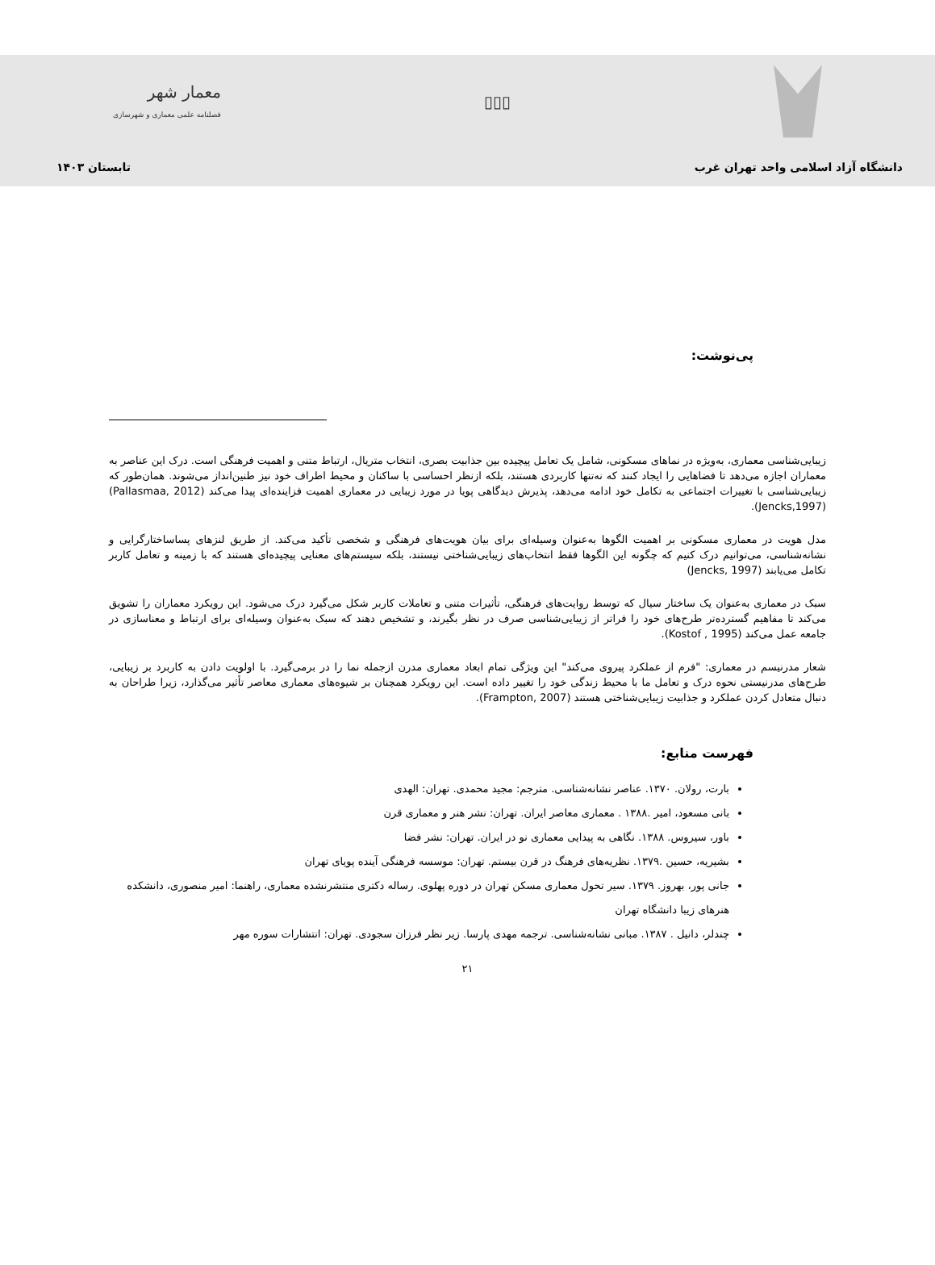▯▯▯
معمار شهر
فصلنامه علمی معماری و شهرسازی
دانشگاه آزاد اسلامی واحد تهران غرب تابستان ۱۴۰۳
پی‌نوشت:
زیبایی‌شناسی معماری، به‌ویژه در نماهای مسکونی، شامل یک تعامل پیچیده بین جذابیت بصری، انتخاب متریال، ارتباط متنی و اهمیت فرهنگی است. درک این عناصر به معماران اجازه می‌دهد تا فضاهایی را ایجاد کنند که نه‌تنها کاربردی هستند، بلکه ازنظر احساسی با ساکنان و محیط اطراف خود نیز طنین‌انداز می‌شوند. همان‌طور که زیبایی‌شناسی با تغییرات اجتماعی به تکامل خود ادامه می‌دهد، پذیرش دیدگاهی پویا در مورد زیبایی در معماری اهمیت فزاینده‌ای پیدا می‌کند (Pallasmaa, 2012) (Jencks,1997).
مدل هویت در معماری مسکونی بر اهمیت الگوها به‌عنوان وسیله‌ای برای بیان هویت‌های فرهنگی و شخصی تأکید می‌کند. از طریق لنزهای پساساختارگرایی و نشانه‌شناسی، می‌توانیم درک کنیم که چگونه این الگوها فقط انتخاب‌های زیبایی‌شناختی نیستند، بلکه سیستم‌های معنایی پیچیده‌ای هستند که با زمینه و تعامل کاربر تکامل می‌یابند (Jencks, 1997)
سبک در معماری به‌عنوان یک ساختار سیال که توسط روایت‌های فرهنگی، تأثیرات متنی و تعاملات کاربر شکل می‌گیرد درک می‌شود. این رویکرد معماران را تشویق می‌کند تا مفاهیم گسترده‌تر طرح‌های خود را فراتر از زیبایی‌شناسی صرف در نظر بگیرند، و تشخیص دهند که سبک به‌عنوان وسیله‌ای برای ارتباط و معناسازی در جامعه عمل می‌کند (Kostof , 1995).
شعار مدرنیسم در معماری: "فرم از عملکرد پیروی می‌کند" این ویژگی تمام ابعاد معماری مدرن ازجمله نما را در برمی‌گیرد. با اولویت دادن به کاربرد بر زیبایی، طرح‌های مدرنیستی نحوه درک و تعامل ما با محیط زندگی خود را تغییر داده است. این رویکرد همچنان بر شیوه‌های معماری معاصر تأثیر می‌گذارد، زیرا طراحان به دنبال متعادل کردن عملکرد و جذابیت زیبایی‌شناختی هستند (Frampton, 2007).
فهرست منابع:
بارت، رولان. ۱۳۷۰. عناصر نشانه‌شناسی. مترجم: مجید محمدی. تهران: الهدی
بانی مسعود، امیر .۱۳۸۸ . معماری معاصر ایران. تهران: نشر هنر و معماری قرن
باور، سیروس. ۱۳۸۸. نگاهی به پیدایی معماری نو در ایران. تهران: نشر فضا
بشیریه، حسین .۱۳۷۹. نظریه‌های فرهنگ در قرن بیستم. تهران: موسسه فرهنگی آینده پویای تهران
جانی پور، بهروز. ۱۳۷۹. سیر تحول معماری مسکن تهران در دوره پهلوی. رساله دکتری منتشرنشده معماری، راهنما: امیر منصوری، دانشکده هنرهای زیبا دانشگاه تهران
چندلر، دانیل . ۱۳۸۷. مبانی نشانه‌شناسی. ترجمه مهدی پارسا. زیر نظر فرزان سجودی. تهران: انتشارات سوره مهر
۲۱